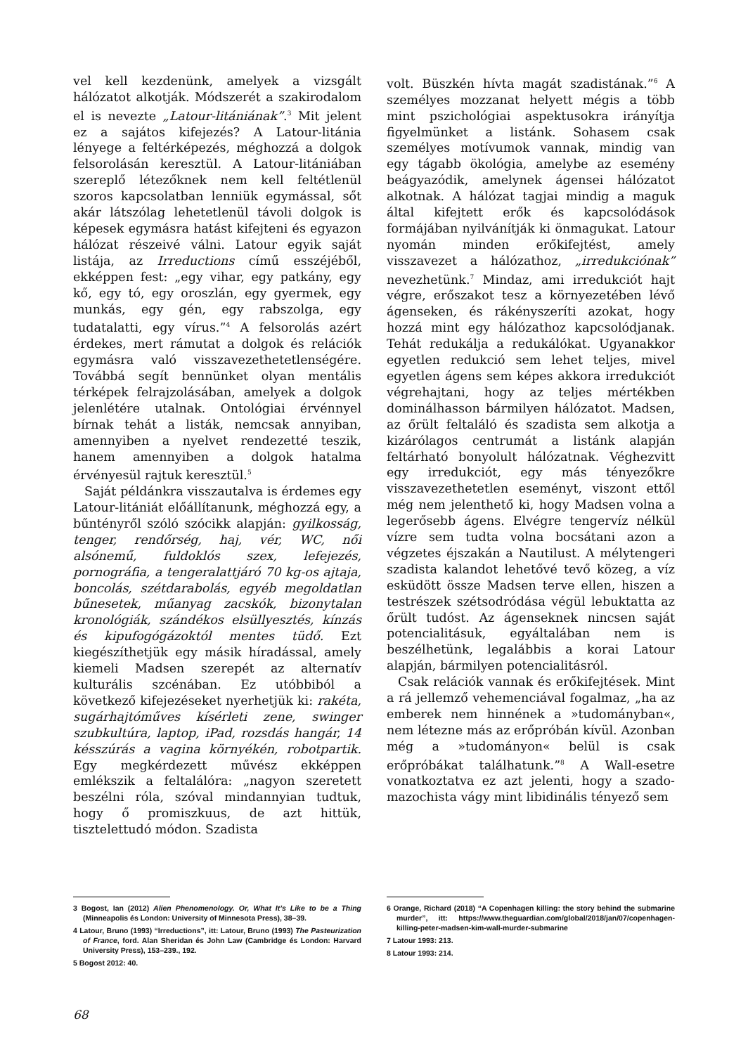vel kell kezdenünk, amelyek a vizsgált hálózatot alkotják. Módszerét a szakirodalom el is nevezte „Latour-litániának”.<sup>3</sup> Mit jelent ez a sajátos kifejezés? A Latour-litánia lényege a feltérképezés, méghozzá a dolgok felsorolásán keresztül. A Latour-litániában szereplő létezőknek nem kell feltétlenül szoros kapcsolatban lenniük egymással, sőt akár látszólag lehetetlenül távoli dolgok is képesek egymásra hatást kifejteni és egyazon hálózat részeivé válni. Latour egyik saját listája, az Irreductions című esszéjéből, ekképpen fest: „egy vihar, egy patkány, egy kő, egy tó, egy oroszlán, egy gyermek, egy munkás, egy gén, egy rabszolga, egy tudatalatti, egy vírus.”<sup>4</sup> A felsorolás azért érdekes, mert rámutat a dolgok és relációk egymásra való visszavezethetetlenségére. Továbbá segít bennünket olyan mentális térképek felrajzolásában, amelyek a dolgok jelenlétére utalnak. Ontológiai érvénnyel bírnak tehát a listák, nemcsak annyiban, amennyiben a nyelvet rendezetté teszik, hanem amennyiben a dolgok hatalma érvényesül rajtuk keresztül.<sup>5</sup>
Saját példánkra visszautalva is érdemes egy Latour-litániát előállítanunk, méghozzá egy, a bűntényről szóló szócikk alapján: gyilkosság, tenger, rendőrség, haj, vér, WC, női alsónemű, fuldoklós szex, lefejezés, pornográfia, a tengeralattjáró 70 kg-os ajtaja, boncolás, szétdarabolás, egyéb megoldatlan bűnesetek, műanyag zacskók, bizonytalan kronológiák, szándékos elsüllyesztés, kínzás és kipufogógázoktól mentes tüdő. Ezt kiegészíthetjük egy másik híradással, amely kiemeli Madsen szerepét az alternatív kulturális szcénában. Ez utóbbiból a következő kifejezéseket nyerhetjük ki: rakéta, sugárhajtóműves kísérleti zene, swinger szubkultúra, laptop, iPad, rozsdás hangár, 14 késszúrás a vagina környékén, robotpartik. Egy megkérdezett művész ekképpen emlékszik a feltalálóra: „nagyon szeretett beszélni róla, szóval mindannyian tudtuk, hogy ő promiszkuus, de azt hittük, tisztelettudó módon. Szadista
3 Bogost, Ian (2012) Alien Phenomenology. Or, What It’s Like to be a Thing (Minneapolis és London: University of Minnesota Press), 38–39.
4 Latour, Bruno (1993) “Irreductions”, itt: Latour, Bruno (1993) The Pasteurization of France, ford. Alan Sheridan és John Law (Cambridge és London: Harvard University Press), 153–239., 192.
5 Bogost 2012: 40.
volt. Büszkén hívta magát szadistának.”<sup>6</sup> A személyes mozzanat helyett mégis a több mint pszichológiai aspektusokra irányítja figyelmünket a listánk. Sohasem csak személyes motívumok vannak, mindig van egy tágabb ökológia, amelybe az esemény beágyazódik, amelynek ágensei hálózatot alkotnak. A hálózat tagjai mindig a maguk által kifejtett erők és kapcsolódások formájában nyilvánítják ki önmagukat. Latour nyomán minden erőkifejtést, amely visszavezet a hálózathoz, „irredukciónak” nevezhetünk.<sup>7</sup> Mindaz, ami irredukciót hajt végre, erőszakot tesz a környezetében lévő ágenseken, és rákényszeríti azokat, hogy hozzá mint egy hálózathoz kapcsolódjanak. Tehát redukálja a redukálókat. Ugyanakkor egyetlen redukció sem lehet teljes, mivel egyetlen ágens sem képes akkora irredukciót végrehajtani, hogy az teljes mértékben dominálhasson bármilyen hálózatot. Madsen, az őrült feltaláló és szadista sem alkotja a kizárólagos centrumát a listánk alapján feltárható bonyolult hálózatnak. Véghezvitt egy irredukciót, egy más tényezőkre visszavezethetetlen eseményt, viszont ettől még nem jelenthető ki, hogy Madsen volna a legerősebb ágens. Elvégre tengervíz nélkül vízre sem tudta volna bocsátani azon a végzetes éjszakán a Nautilust. A mélytengeri szadista kalandot lehetővé tevő közeg, a víz esküdött össze Madsen terve ellen, hiszen a testrészek szétsodródása végül lebuktatta az őrült tudóst. Az ágenseknek nincsen saját potencialitásuk, egyáltalában nem is beszélhetünk, legalábbis a korai Latour alapján, bármilyen potencialitásról.
Csak relációk vannak és erőkifejtések. Mint a rá jellemző vehemenciával fogalmaz, „ha az emberek nem hinnének a »tudományban«, nem létezne más az erőpróbán kívül. Azonban még a »tudományon« belül is csak erőpróbákat találhatunk.”<sup>8</sup> A Wall-esetre vonatkoztatva ez azt jelenti, hogy a szado-mazochista vágy mint libidinális tényező sem
6 Orange, Richard (2018) “A Copenhagen killing: the story behind the submarine murder”, itt: https://www.theguardian.com/global/2018/jan/07/copenhagen-killing-peter-madsen-kim-wall-murder-submarine
7 Latour 1993: 213.
8 Latour 1993: 214.
68